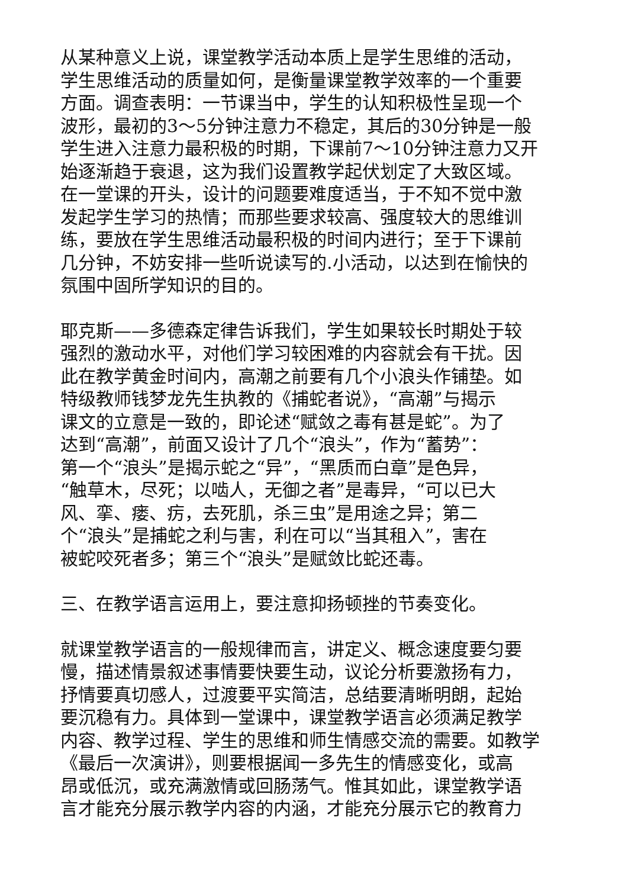从某种意义上说，课堂教学活动本质上是学生思维的活动，
学生思维活动的质量如何，是衡量课堂教学效率的一个重要
方面。调查表明：一节课当中，学生的认知积极性呈现一个
波形，最初的3～5分钟注意力不稳定，其后的30分钟是一般
学生进入注意力最积极的时期，下课前7～10分钟注意力又开
始逐渐趋于衰退，这为我们设置教学起伏划定了大致区域。
在一堂课的开头，设计的问题要难度适当，于不知不觉中激
发起学生学习的热情；而那些要求较高、强度较大的思维训
练，要放在学生思维活动最积极的时间内进行；至于下课前
几分钟，不妨安排一些听说读写的.小活动，以达到在愉快的
氛围中固所学知识的目的。
耶克斯——多德森定律告诉我们，学生如果较长时期处于较
强烈的激动水平，对他们学习较困难的内容就会有干扰。因
此在教学黄金时间内，高潮之前要有几个小浪头作铺垫。如
特级教师钱梦龙先生执教的《捕蛇者说》，“高潮”与揭示
课文的立意是一致的，即论述“赋敛之毒有甚是蛇”。为了
达到“高潮”，前面又设计了几个“浪头”，作为“蓄势”：
第一个“浪头”是揭示蛇之“异”，“黑质而白章”是色异，
“触草木，尽死；以啮人，无御之者”是毒异，“可以已大
风、挛、瘘、疠，去死肌，杀三虫”是用途之异；第二
个“浪头”是捕蛇之利与害，利在可以“当其租入”，害在
被蛇咬死者多；第三个“浪头”是赋敛比蛇还毒。
三、在教学语言运用上，要注意抑扬顿挫的节奏变化。
就课堂教学语言的一般规律而言，讲定义、概念速度要匀要
慢，描述情景叙述事情要快要生动，议论分析要激扬有力，
抒情要真切感人，过渡要平实简洁，总结要清晰明朗，起始
要沉稳有力。具体到一堂课中，课堂教学语言必须满足教学
内容、教学过程、学生的思维和师生情感交流的需要。如教学
《最后一次演讲》，则要根据闻一多先生的情感变化，或高
昂或低沉，或充满激情或回肠荡气。惟其如此，课堂教学语
言才能充分展示教学内容的内涵，才能充分展示它的教育力